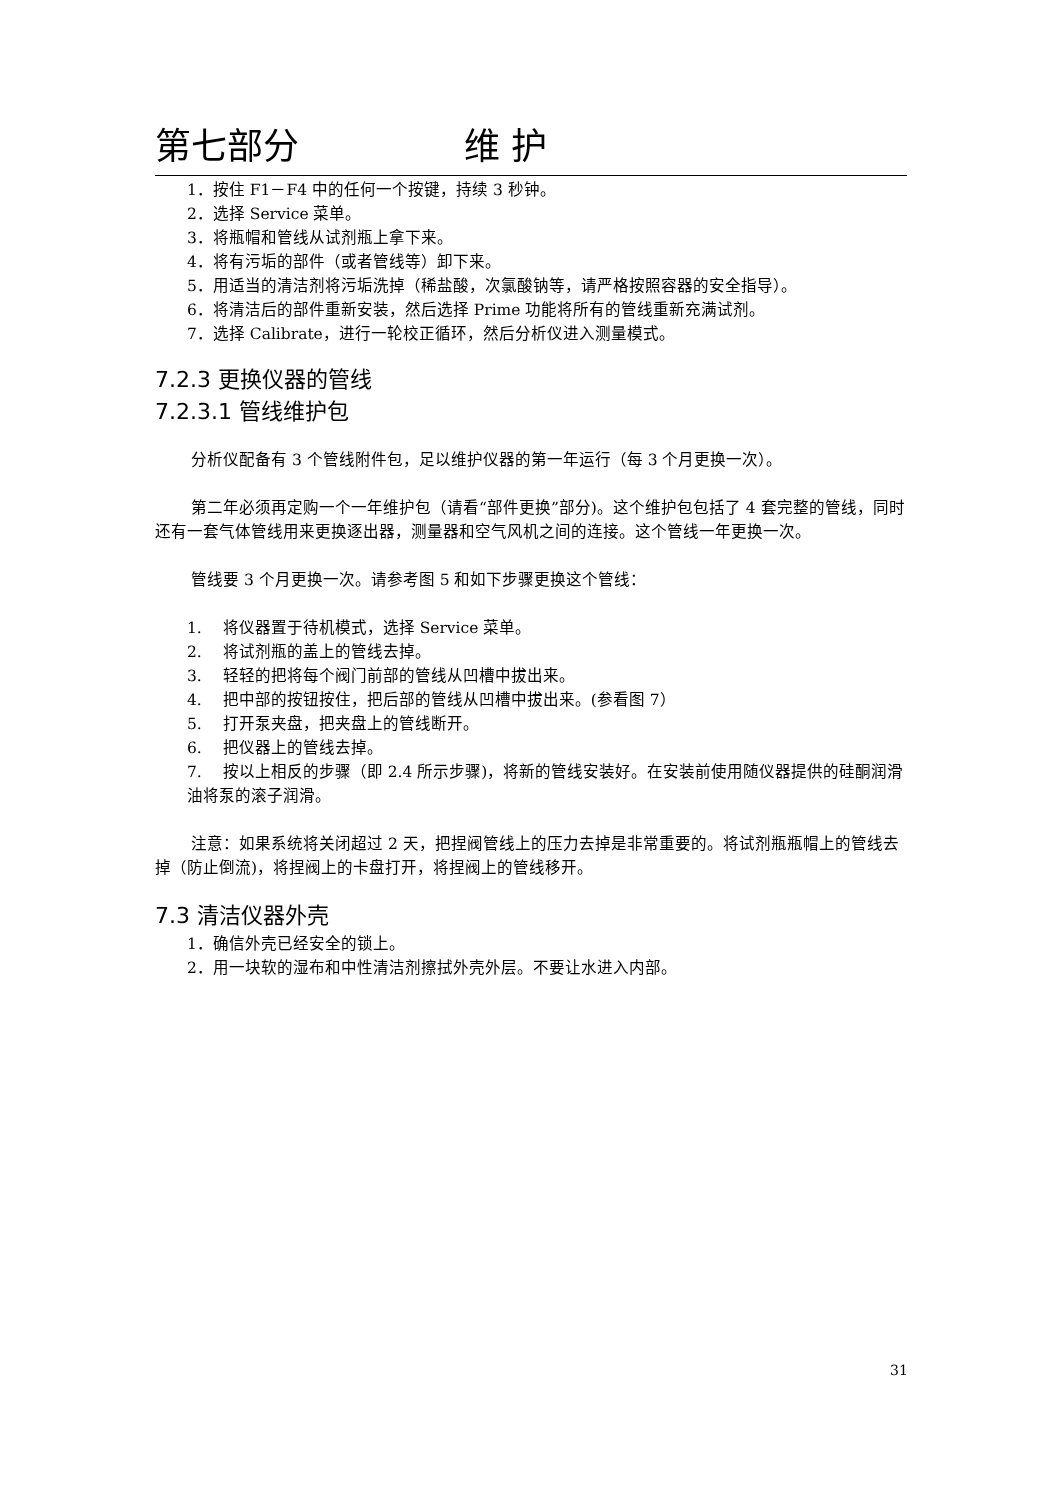第七部分 维 护
1．按住 F1－F4 中的任何一个按键，持续 3 秒钟。
2．选择 Service 菜单。
3．将瓶帽和管线从试剂瓶上拿下来。
4．将有污垢的部件（或者管线等）卸下来。
5．用适当的清洁剂将污垢洗掉（稀盐酸，次氯酸钠等，请严格按照容器的安全指导）。
6．将清洁后的部件重新安装，然后选择 Prime 功能将所有的管线重新充满试剂。
7．选择 Calibrate，进行一轮校正循环，然后分析仪进入测量模式。
7.2.3 更换仪器的管线
7.2.3.1 管线维护包
分析仪配备有 3 个管线附件包，足以维护仪器的第一年运行（每 3 个月更换一次）。
第二年必须再定购一个一年维护包（请看“部件更换”部分)。这个维护包包括了 4 套完整的管线，同时还有一套气体管线用来更换逐出器，测量器和空气风机之间的连接。这个管线一年更换一次。
管线要 3 个月更换一次。请参考图 5 和如下步骤更换这个管线：
1.　 将仪器置于待机模式，选择 Service 菜单。
2.　 将试剂瓶的盖上的管线去掉。
3.　 轻轻的把将每个阀门前部的管线从凹槽中拔出来。
4.　 把中部的按钮按住，把后部的管线从凹槽中拔出来。(参看图 7）
5.　 打开泵夹盘，把夹盘上的管线断开。
6.　 把仪器上的管线去掉。
7.　 按以上相反的步骤（即 2.4 所示步骤)，将新的管线安装好。在安装前使用随仪器提供的硅酮润滑油将泵的滚子润滑。
注意：如果系统将关闭超过 2 天，把捏阀管线上的压力去掉是非常重要的。将试剂瓶瓶帽上的管线去掉（防止倒流)，将捏阀上的卡盘打开，将捏阀上的管线移开。
7.3 清洁仪器外壳
1．确信外壳已经安全的锁上。
2．用一块软的湿布和中性清洁剂擦拭外壳外层。不要让水进入内部。
31